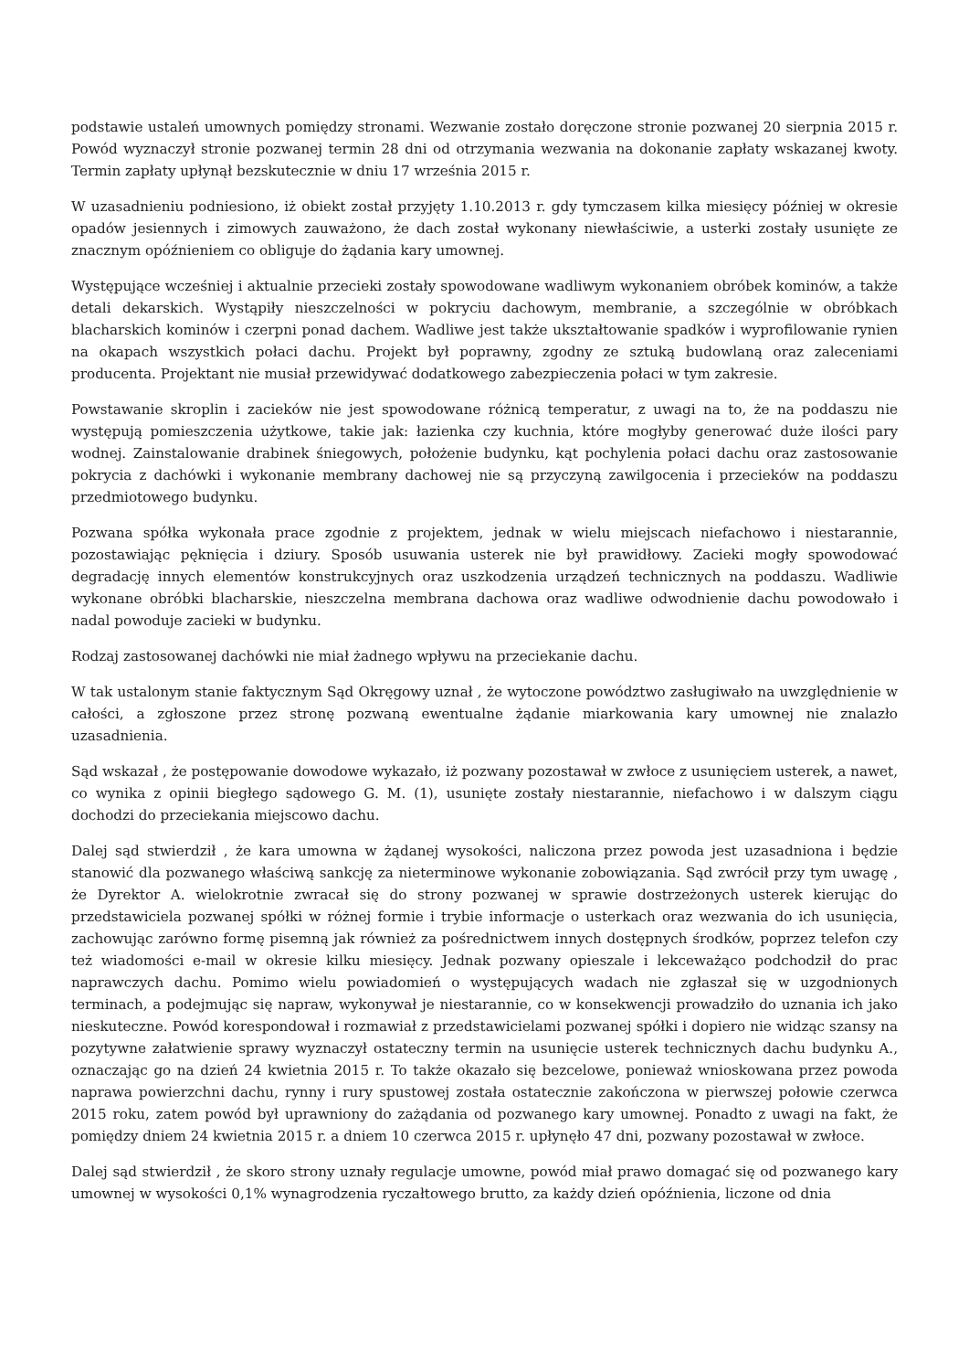podstawie ustaleń umownych pomiędzy stronami. Wezwanie zostało doręczone stronie pozwanej 20 sierpnia 2015 r. Powód wyznaczył stronie pozwanej termin 28 dni od otrzymania wezwania na dokonanie zapłaty wskazanej kwoty. Termin zapłaty upłynął bezskutecznie w dniu 17 września 2015 r.
W uzasadnieniu podniesiono, iż obiekt został przyjęty 1.10.2013 r. gdy tymczasem kilka miesięcy później w okresie opadów jesiennych i zimowych zauważono, że dach został wykonany niewłaściwie, a usterki zostały usunięte ze znacznym opóźnieniem co obliguje do żądania kary umownej.
Występujące wcześniej i aktualnie przecieki zostały spowodowane wadliwym wykonaniem obróbek kominów, a także detali dekarskich. Wystąpiły nieszczelności w pokryciu dachowym, membranie, a szczególnie w obróbkach blacharskich kominów i czerpni ponad dachem. Wadliwe jest także ukształtowanie spadków i wyprofilowanie rynien na okapach wszystkich połaci dachu. Projekt był poprawny, zgodny ze sztuką budowlaną oraz zaleceniami producenta. Projektant nie musiał przewidywać dodatkowego zabezpieczenia połaci w tym zakresie.
Powstawanie skroplin i zacieków nie jest spowodowane różnicą temperatur, z uwagi na to, że na poddaszu nie występują pomieszczenia użytkowe, takie jak: łazienka czy kuchnia, które mogłyby generować duże ilości pary wodnej. Zainstalowanie drabinek śniegowych, położenie budynku, kąt pochylenia połaci dachu oraz zastosowanie pokrycia z dachówki i wykonanie membrany dachowej nie są przyczyną zawilgocenia i przecieków na poddaszu przedmiotowego budynku.
Pozwana spółka wykonała prace zgodnie z projektem, jednak w wielu miejscach niefachowo i niestarannie, pozostawiając pęknięcia i dziury. Sposób usuwania usterek nie był prawidłowy. Zacieki mogły spowodować degradację innych elementów konstrukcyjnych oraz uszkodzenia urządzeń technicznych na poddaszu. Wadliwie wykonane obróbki blacharskie, nieszczelna membrana dachowa oraz wadliwe odwodnienie dachu powodowało i nadal powoduje zacieki w budynku.
Rodzaj zastosowanej dachówki nie miał żadnego wpływu na przeciekanie dachu.
W tak ustalonym stanie faktycznym Sąd Okręgowy uznał , że wytoczone powództwo zasługiwało na uwzględnienie w całości, a zgłoszone przez stronę pozwaną ewentualne żądanie miarkowania kary umownej nie znalazło uzasadnienia.
Sąd wskazał , że postępowanie dowodowe wykazało, iż pozwany pozostawał w zwłoce z usunięciem usterek, a nawet, co wynika z opinii biegłego sądowego G. M. (1), usunięte zostały niestarannie, niefachowo i w dalszym ciągu dochodzi do przeciekania miejscowo dachu.
Dalej sąd stwierdził , że kara umowna w żądanej wysokości, naliczona przez powoda jest uzasadniona i będzie stanowić dla pozwanego właściwą sankcję za nieterminowe wykonanie zobowiązania. Sąd zwrócił przy tym uwagę , że Dyrektor A. wielokrotnie zwracał się do strony pozwanej w sprawie dostrzeżonych usterek kierując do przedstawiciela pozwanej spółki w różnej formie i trybie informacje o usterkach oraz wezwania do ich usunięcia, zachowując zarówno formę pisemną jak również za pośrednictwem innych dostępnych środków, poprzez telefon czy też wiadomości e-mail w okresie kilku miesięcy. Jednak pozwany opieszale i lekceważąco podchodził do prac naprawczych dachu. Pomimo wielu powiadomień o występujących wadach nie zgłaszał się w uzgodnionych terminach, a podejmując się napraw, wykonywał je niestarannie, co w konsekwencji prowadziło do uznania ich jako nieskuteczne. Powód korespondował i rozmawiał z przedstawicielami pozwanej spółki i dopiero nie widząc szansy na pozytywne załatwienie sprawy wyznaczył ostateczny termin na usunięcie usterek technicznych dachu budynku A., oznaczając go na dzień 24 kwietnia 2015 r. To także okazało się bezcelowe, ponieważ wnioskowana przez powoda naprawa powierzchni dachu, rynny i rury spustowej została ostatecznie zakończona w pierwszej połowie czerwca 2015 roku, zatem powód był uprawniony do zażądania od pozwanego kary umownej. Ponadto z uwagi na fakt, że pomiędzy dniem 24 kwietnia 2015 r. a dniem 10 czerwca 2015 r. upłynęło 47 dni, pozwany pozostawał w zwłoce.
Dalej sąd stwierdził , że skoro strony uznały regulacje umowne, powód miał prawo domagać się od pozwanego kary umownej w wysokości 0,1% wynagrodzenia ryczałtowego brutto, za każdy dzień opóźnienia, liczone od dnia